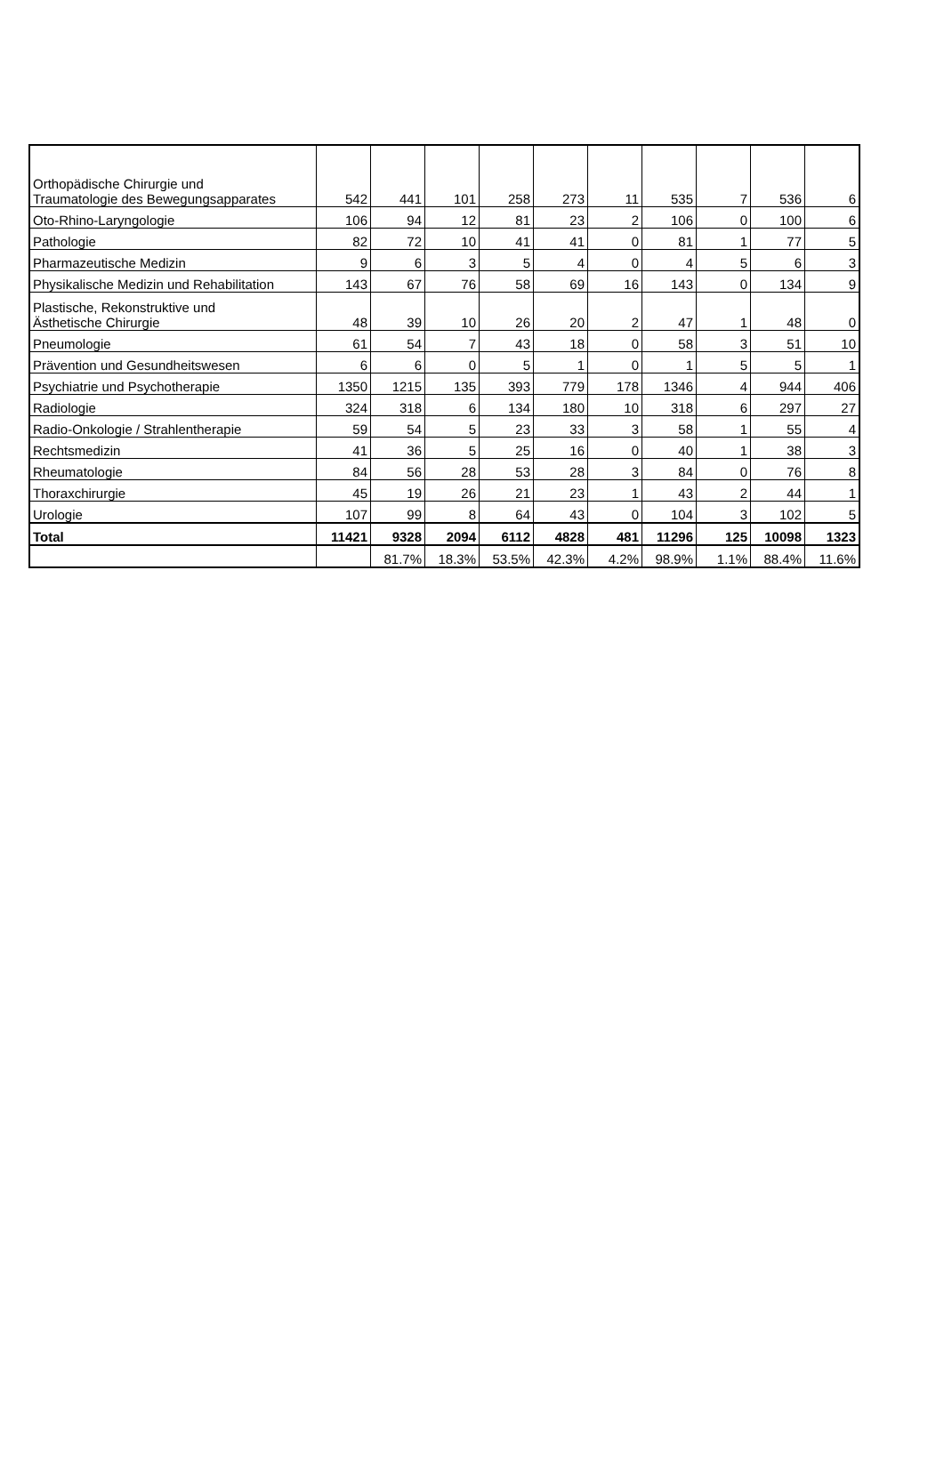| Orthopädische Chirurgie und Traumatologie des Bewegungsapparates | 542 | 441 | 101 | 258 | 273 | 11 | 535 | 7 | 536 | 6 |
| Oto-Rhino-Laryngologie | 106 | 94 | 12 | 81 | 23 | 2 | 106 | 0 | 100 | 6 |
| Pathologie | 82 | 72 | 10 | 41 | 41 | 0 | 81 | 1 | 77 | 5 |
| Pharmazeutische Medizin | 9 | 6 | 3 | 5 | 4 | 0 | 4 | 5 | 6 | 3 |
| Physikalische Medizin und Rehabilitation | 143 | 67 | 76 | 58 | 69 | 16 | 143 | 0 | 134 | 9 |
| Plastische, Rekonstruktive und Ästhetische Chirurgie | 48 | 39 | 10 | 26 | 20 | 2 | 47 | 1 | 48 | 0 |
| Pneumologie | 61 | 54 | 7 | 43 | 18 | 0 | 58 | 3 | 51 | 10 |
| Prävention und Gesundheitswesen | 6 | 6 | 0 | 5 | 1 | 0 | 1 | 5 | 5 | 1 |
| Psychiatrie und Psychotherapie | 1350 | 1215 | 135 | 393 | 779 | 178 | 1346 | 4 | 944 | 406 |
| Radiologie | 324 | 318 | 6 | 134 | 180 | 10 | 318 | 6 | 297 | 27 |
| Radio-Onkologie / Strahlentherapie | 59 | 54 | 5 | 23 | 33 | 3 | 58 | 1 | 55 | 4 |
| Rechtsmedizin | 41 | 36 | 5 | 25 | 16 | 0 | 40 | 1 | 38 | 3 |
| Rheumatologie | 84 | 56 | 28 | 53 | 28 | 3 | 84 | 0 | 76 | 8 |
| Thoraxchirurgie | 45 | 19 | 26 | 21 | 23 | 1 | 43 | 2 | 44 | 1 |
| Urologie | 107 | 99 | 8 | 64 | 43 | 0 | 104 | 3 | 102 | 5 |
| Total | 11421 | 9328 | 2094 | 6112 | 4828 | 481 | 11296 | 125 | 10098 | 1323 |
| | | 81.7% | 18.3% | 53.5% | 42.3% | 4.2% | 98.9% | 1.1% | 88.4% | 11.6% |